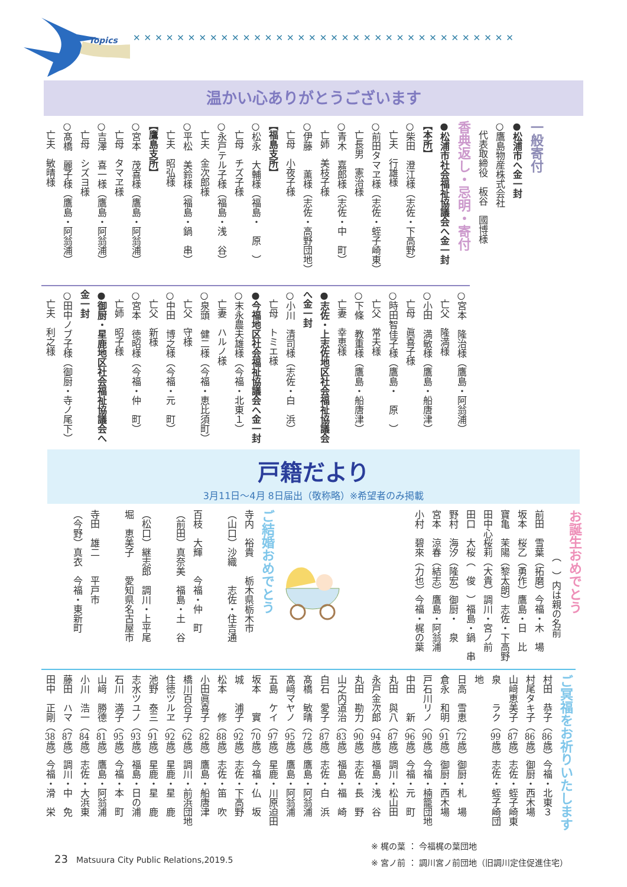Topics
✕✕✕✕✕✕✕✕✕✕✕✕✕✕✕✕✕✕✕✕✕✕✕✕✕✕✕✕✕✕✕✕✕✕✕
温かい心ありがとうございます
一般寄付
●松浦市へ金一封
○鷹島物産株式会社
　代表取締役　板谷　國博様
香典返し・忌明・寄付
●松浦市社会福祉協議会へ金一封
【本所】
○柴田　澄江様（志佐・下高野）
　亡夫　行雄様
○前田タマヱ様（志佐・蛭子崎東）
　亡長男　憲治様
○青木　嘉郎様（志佐・中　町）
　亡姉　美枝子様
○伊藤　　薫様（志佐・高野団地）
　亡母　小夜子様
【福島支所】
○松永　大輔様（福島・　原　）
　亡母　チズ子様
○永戸テル子様（福島・浅　谷）
　亡夫　金次郎様
○平松　美鈴様（福島・鍋　串）
　亡夫　昭弘様
【鷹島支所】
○宮本　茂喜様（鷹島・阿翁浦）
　亡母　タマヱ様
○吉澤　喜一様（鷹島・阿翁浦）
　亡母　シズヨ様
○髙橋　麗子様（鷹島・阿翁浦）
　亡夫　敏晴様
○宮本　隆治様（鷹島・阿翁浦）
　亡父　隆満様
○小田　満敏様（鷹島・船唐津）
　亡母　眞喜子様
○時田智佳子様（鷹島・　原　）
　亡父　常夫様
○下條　教重様（鷹島・船唐津）
　亡妻　幸恵様
●志佐・上志佐地区社会福祉協議会へ金一封
○小川　清司様（志佐・白　浜）
　亡母　トミエ様
●今福地区社会福祉協議会へ金一封
○末永農夫雄様（今福・北東１）
　亡妻　ハルノ様
○泉頭　健二様（今福・恵比須町）
　亡父　守様
○中田　博之様（今福・元　町）
　亡父　新様
○宮本　徳昭様（今福・仲　町）
　亡姉　昭子様
●御厨・星鹿地区社会福祉協議会へ金一封
○田中ノブ子様（御厨・寺ノ尾下）
　亡夫　利之様
戸籍だより
3月11日～4月 8日届出（敬称略）※希望者のみ掲載
お誕生おめでとう
　　　　　（　）内は親の名前
前田　雪葉（拓磨）今福・木　場
坂本　桜乙（勇作）鷹島・日　比
寶亀　茉陽（黎太朗）志佐・下高野
田中心桜莉（大貴）調川・宮ノ前
田口　大桜（　俊　）福島・鍋　串
野村　海汐（隆宏）御厨・　泉
宮本　涼春（結志）鷹島・阿翁浦
小村　碧來（力也）今福・梶の葉
ご結婚おめでとう
寺内　裕貴　　栃木県栃木市
（山口）沙織　　志佐・住吉通
百枝　大輝　　今福・仲　町
（前田）真奈美　福島・土　谷
（松口）継志郎　調川・上平尾
堀　恵美子　　愛知県名古屋市
寺田　雄二　　平戸市
（今野）真衣　今福・東新町
ご冥福をお祈りいたします
村田　恭子（86歳）今福・北東３
村尾タキ子（86歳）御厨・西木場
山﨑恵美子（87歳）志佐・蛭子崎東
泉　　ラク（99歳）志佐・蛭子崎団地
日高　雪恵（72歳）御厨・札　場
倉永　和明（91歳）御厨・西木場
戸石川リノ（90歳）今福・楠籠団地
中田　　新（96歳）今福・元　町
丸田　與八（87歳）調川・松山田
永戸金次郎（94歳）福島・浅　谷
丸田　勘力（90歳）志佐・長　野
山之内道治（83歳）福島・福　崎
白石　愛子（87歳）志佐・白　浜
髙橋　敏晴（72歳）鷹島・阿翁浦
髙﨑マヤノ（95歳）鷹島・阿翁浦
五島　ケイ（97歳）星鹿・川原迫田
坂本　　實（70歳）今福・仏　坂
城　　浦子（92歳）志佐・下高野
松本　　修（88歳）志佐・笛　吹
小田眞喜子（82歳）鷹島・船唐津
橋川百合子（62歳）調川・前浜団地
住徳ツルヱ（92歳）星鹿・星　鹿
池野　泰三（91歳）星鹿・星　鹿
志水ツユノ（93歳）福島・日の浦
石川　満子（95歳）今福・本　町
山﨑　勝德（81歳）鷹島・阿翁浦
小川　浩一（84歳）志佐・大浜東
藤田　ハマ（87歳）調川・中　免
田中　正剛（38歳）今福・滑　栄
23　Matsuura City Public Relations,2019.5
※ 梶の葉 ： 今福梶の葉団地
※ 宮ノ前 ： 調川宮ノ前団地（旧調川定住促進住宅）